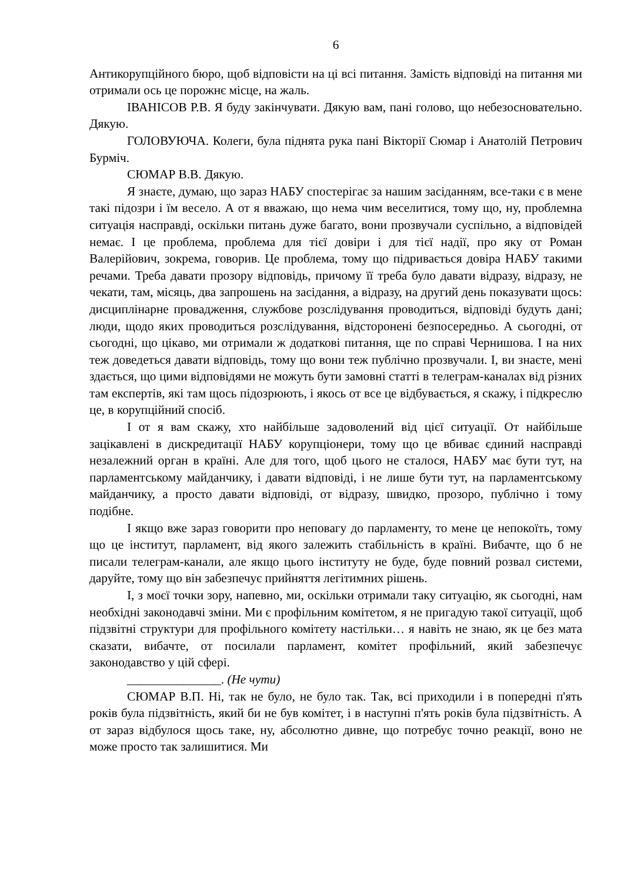6
Антикорупційного бюро, щоб відповісти на ці всі питання. Замість відповіді на питання ми отримали ось це порожнє місце, на жаль.
ІВАНІСОВ Р.В. Я буду закінчувати. Дякую вам, пані голово, що небезосновательно. Дякую.
ГОЛОВУЮЧА. Колеги, була піднята рука пані Вікторії Сюмар і Анатолій Петрович Бурміч.
СЮМАР В.В. Дякую.
Я знаєте, думаю, що зараз НАБУ спостерігає за нашим засіданням, все-таки є в мене такі підозри і їм весело. А от я вважаю, що нема чим веселитися, тому що, ну, проблемна ситуація насправді, оскільки питань дуже багато, вони прозвучали суспільно, а відповідей немає. І це проблема, проблема для тієї довіри і для тієї надії, про яку от Роман Валерійович, зокрема, говорив. Це проблема, тому що підривається довіра НАБУ такими речами. Треба давати прозору відповідь, причому її треба було давати відразу, відразу, не чекати, там, місяць, два запрошень на засідання, а відразу, на другий день показувати щось: дисциплінарне провадження, службове розслідування проводиться, відповіді будуть дані; люди, щодо яких проводиться розслідування, відсторонені безпосередньо. А сьогодні, от сьогодні, що цікаво, ми отримали ж додаткові питання, ще по справі Чернишова. І на них теж доведеться давати відповідь, тому що вони теж публічно прозвучали. І, ви знаєте, мені здається, що цими відповідями не можуть бути замовні статті в телеграм-каналах від різних там експертів, які там щось підозрюють, і якось от все це відбувається, я скажу, і підкреслю це, в корупційний спосіб.
І от я вам скажу, хто найбільше задоволений від цієї ситуації. От найбільше зацікавлені в дискредитації НАБУ корупціонери, тому що це вбиває єдиний насправді незалежний орган в країні. Але для того, щоб цього не сталося, НАБУ має бути тут, на парламентському майданчику, і давати відповіді, і не лише бути тут, на парламентському майданчику, а просто давати відповіді, от відразу, швидко, прозоро, публічно і тому подібне.
І якщо вже зараз говорити про неповагу до парламенту, то мене це непокоїть, тому що це інститут, парламент, від якого залежить стабільність в країні. Вибачте, що б не писали телеграм-канали, але якщо цього інституту не буде, буде повний розвал системи, даруйте, тому що він забезпечує прийняття легітимних рішень.
І, з моєї точки зору, напевно, ми, оскільки отримали таку ситуацію, як сьогодні, нам необхідні законодавчі зміни. Ми є профільним комітетом, я не пригадую такої ситуації, щоб підзвітні структури для профільного комітету настільки… я навіть не знаю, як це без мата сказати, вибачте, от посилали парламент, комітет профільний, який забезпечує законодавство у цій сфері.
_______________. (Не чути)
СЮМАР В.П. Ні, так не було, не було так. Так, всі приходили і в попередні п'ять років була підзвітність, який би не був комітет, і в наступні п'ять років була підзвітність. А от зараз відбулося щось таке, ну, абсолютно дивне, що потребує точно реакції, воно не може просто так залишитися. Ми